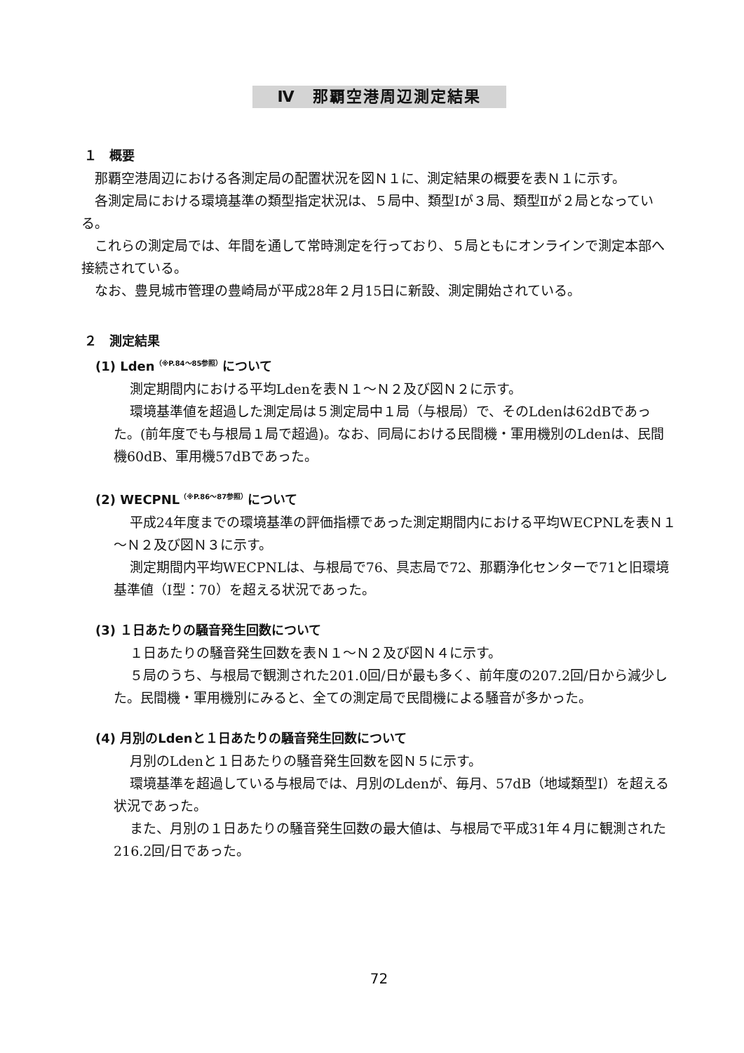Ⅳ　那覇空港周辺測定結果
１　概要
那覇空港周辺における各測定局の配置状況を図Ｎ１に、測定結果の概要を表Ｎ１に示す。
各測定局における環境基準の類型指定状況は、５局中、類型Ⅰが３局、類型Ⅱが２局となっている。
これらの測定局では、年間を通して常時測定を行っており、５局ともにオンラインで測定本部へ接続されている。
なお、豊見城市管理の豊崎局が平成28年２月15日に新設、測定開始されている。
２　測定結果
(1) Lden<sup>（※P.84～85参照）</sup>について
測定期間内における平均Ldenを表Ｎ１～Ｎ２及び図Ｎ２に示す。
環境基準値を超過した測定局は５測定局中１局（与根局）で、そのLdenは62dBであった。(前年度でも与根局１局で超過)。なお、同局における民間機・軍用機別のLdenは、民間機60dB、軍用機57dBであった。
(2) WECPNL<sup>（※P.86～87参照）</sup>について
平成24年度までの環境基準の評価指標であった測定期間内における平均WECPNLを表Ｎ１～Ｎ２及び図Ｎ３に示す。
測定期間内平均WECPNLは、与根局で76、具志局で72、那覇浄化センターで71と旧環境基準値（Ⅰ型：70）を超える状況であった。
(3) １日あたりの騒音発生回数について
１日あたりの騒音発生回数を表Ｎ１～Ｎ２及び図Ｎ４に示す。
５局のうち、与根局で観測された201.0回/日が最も多く、前年度の207.2回/日から減少した。民間機・軍用機別にみると、全ての測定局で民間機による騒音が多かった。
(4) 月別のLdenと１日あたりの騒音発生回数について
月別のLdenと１日あたりの騒音発生回数を図Ｎ５に示す。
環境基準を超過している与根局では、月別のLdenが、毎月、57dB（地域類型Ⅰ）を超える状況であった。
また、月別の１日あたりの騒音発生回数の最大値は、与根局で平成31年４月に観測された216.2回/日であった。
72